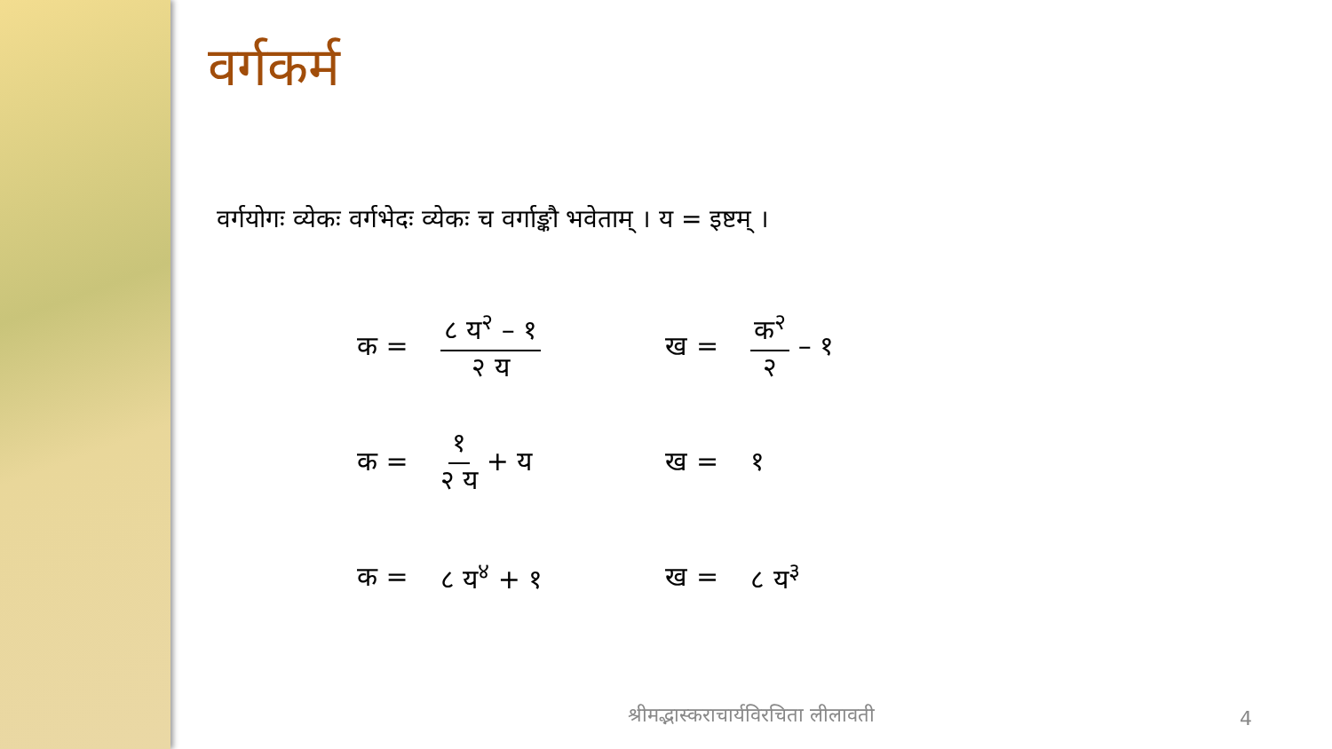वर्गकर्म
वर्गयोगः व्येकः वर्गभेदः व्येकः च वर्गाङ्कौ भवेताम् । य = इष्टम् ।
| क = | ८ य<sup>२</sup> – १ २ य | ख = | क<sup>२</sup> २ – १ |
| क = | १ २ य + य | ख = | १ |
| क = | ८ य<sup>४</sup> + १ | ख = | ८ य<sup>३</sup> |
श्रीमद्भास्कराचार्यविरचिता लीलावती
4